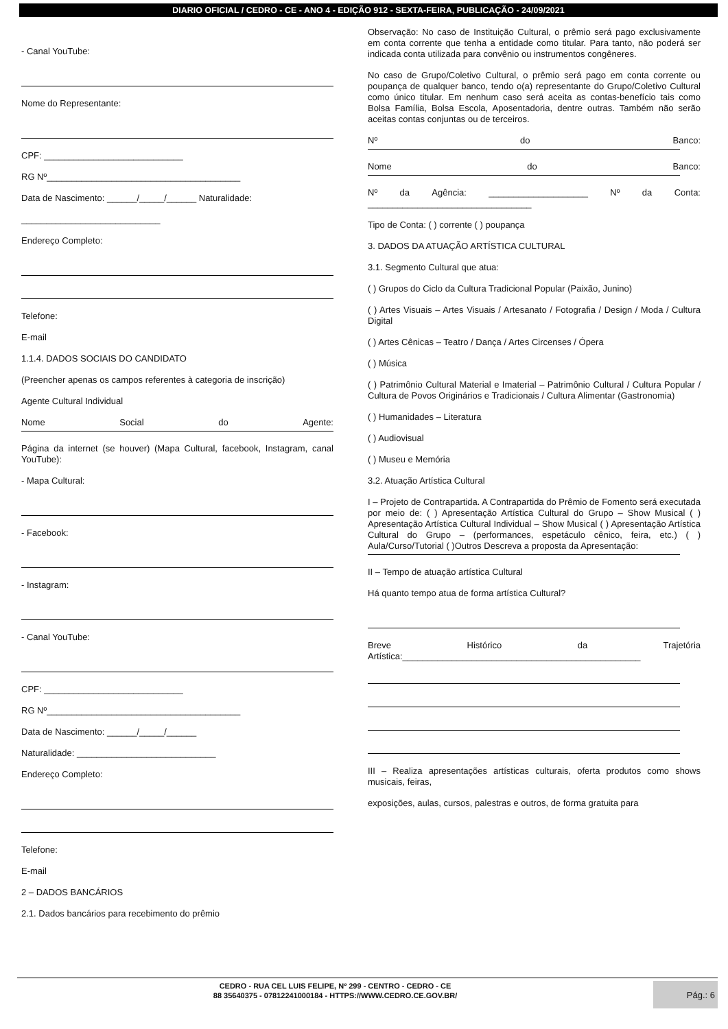DIARIO OFICIAL / CEDRO - CE - ANO 4 - EDIÇÃO 912 - SEXTA-FEIRA, PUBLICAÇÃO - 24/09/2021
- Canal YouTube:
Nome do Representante:
CPF: ____________________________
RG Nº_______________________________________
Data de Nascimento: ______/_____/______ Naturalidade:
____________________________
Endereço Completo:
Telefone:
E-mail
1.1.4. DADOS SOCIAIS DO CANDIDATO
(Preencher apenas os campos referentes à categoria de inscrição)
Agente Cultural Individual
Nome Social do Agente:
Página da internet (se houver) (Mapa Cultural, facebook, Instagram, canal YouTube):
- Mapa Cultural:
- Facebook:
- Instagram:
- Canal YouTube:
CPF: ____________________________
RG Nº_______________________________________
Data de Nascimento: ______/_____/______
Naturalidade: ____________________________
Endereço Completo:
Telefone:
E-mail
2 – DADOS BANCÁRIOS
2.1. Dados bancários para recebimento do prêmio
Observação: No caso de Instituição Cultural, o prêmio será pago exclusivamente em conta corrente que tenha a entidade como titular. Para tanto, não poderá ser indicada conta utilizada para convênio ou instrumentos congêneres.
No caso de Grupo/Coletivo Cultural, o prêmio será pago em conta corrente ou poupança de qualquer banco, tendo o(a) representante do Grupo/Coletivo Cultural como único titular. Em nenhum caso será aceita as contas-benefício tais como Bolsa Família, Bolsa Escola, Aposentadoria, dentre outras. Também não serão aceitas contas conjuntas ou de terceiros.
Nº do Banco:
Nome do Banco:
Nº da Agência: ____________________ Nº da Conta:
_________________________________
Tipo de Conta: ( ) corrente ( ) poupança
3. DADOS DA ATUAÇÃO ARTÍSTICA CULTURAL
3.1. Segmento Cultural que atua:
( ) Grupos do Ciclo da Cultura Tradicional Popular (Paixão, Junino)
( ) Artes Visuais – Artes Visuais / Artesanato / Fotografia / Design / Moda / Cultura Digital
( ) Artes Cênicas – Teatro / Dança / Artes Circenses / Ópera
( ) Música
( ) Patrimônio Cultural Material e Imaterial – Patrimônio Cultural / Cultura Popular / Cultura de Povos Originários e Tradicionais / Cultura Alimentar (Gastronomia)
( ) Humanidades – Literatura
( ) Audiovisual
( ) Museu e Memória
3.2. Atuação Artística Cultural
I – Projeto de Contrapartida. A Contrapartida do Prêmio de Fomento será executada por meio de: ( ) Apresentação Artística Cultural do Grupo – Show Musical ( ) Apresentação Artística Cultural Individual – Show Musical ( ) Apresentação Artística Cultural do Grupo – (performances, espetáculo cênico, feira, etc.) ( ) Aula/Curso/Tutorial ( )Outros Descreva a proposta da Apresentação:
II – Tempo de atuação artística Cultural
Há quanto tempo atua de forma artística Cultural?
Breve Histórico da Trajetória Artística:________________________________________________
III – Realiza apresentações artísticas culturais, oferta produtos como shows musicais, feiras,
exposições, aulas, cursos, palestras e outros, de forma gratuita para
CEDRO - RUA CEL LUIS FELIPE, Nº 299 - CENTRO - CEDRO - CE
88 35640375 - 07812241000184 - HTTPS://WWW.CEDRO.CE.GOV.BR/
Pág.: 6